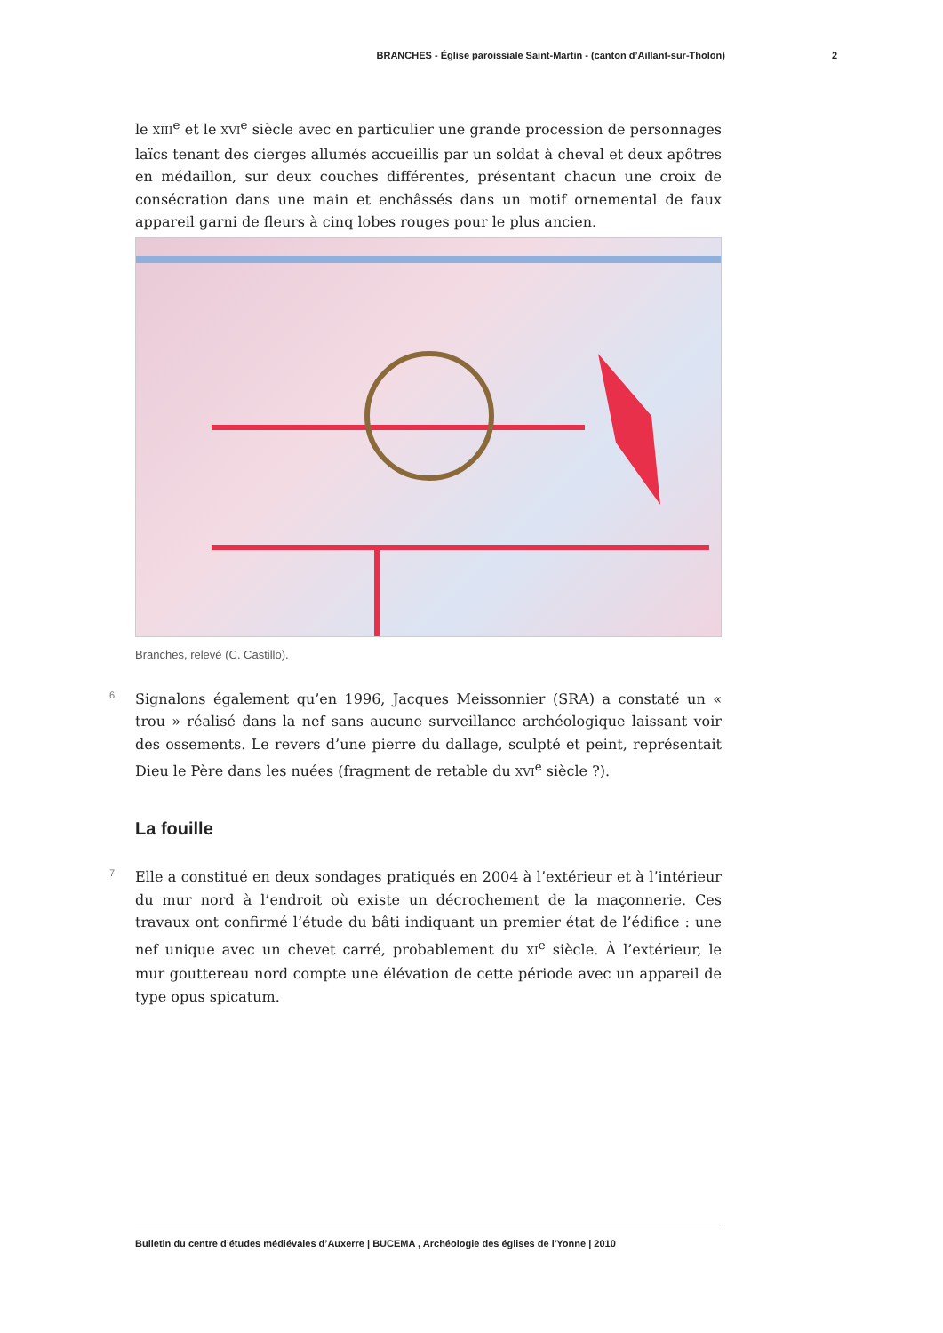BRANCHES - Église paroissiale Saint-Martin - (canton d’Aillant-sur-Tholon) 2
le XIII<sup>e</sup> et le XVI<sup>e</sup> siècle avec en particulier une grande procession de personnages laïcs tenant des cierges allumés accueillis par un soldat à cheval et deux apôtres en médaillon, sur deux couches différentes, présentant chacun une croix de consécration dans une main et enchâssés dans un motif ornemental de faux appareil garni de fleurs à cinq lobes rouges pour le plus ancien.
Branches, relevé (C. Castillo).
6 Signalons également qu’en 1996, Jacques Meissonnier (SRA) a constaté un « trou » réalisé dans la nef sans aucune surveillance archéologique laissant voir des ossements. Le revers d’une pierre du dallage, sculpté et peint, représentait Dieu le Père dans les nuées (fragment de retable du XVI<sup>e</sup> siècle ?).
La fouille
7 Elle a constitué en deux sondages pratiqués en 2004 à l’extérieur et à l’intérieur du mur nord à l’endroit où existe un décrochement de la maçonnerie. Ces travaux ont confirmé l’étude du bâti indiquant un premier état de l’édifice : une nef unique avec un chevet carré, probablement du XI<sup>e</sup> siècle. À l’extérieur, le mur gouttereau nord compte une élévation de cette période avec un appareil de type opus spicatum.
Bulletin du centre d’études médiévales d’Auxerre | BUCEMA , Archéologie des églises de l'Yonne | 2010